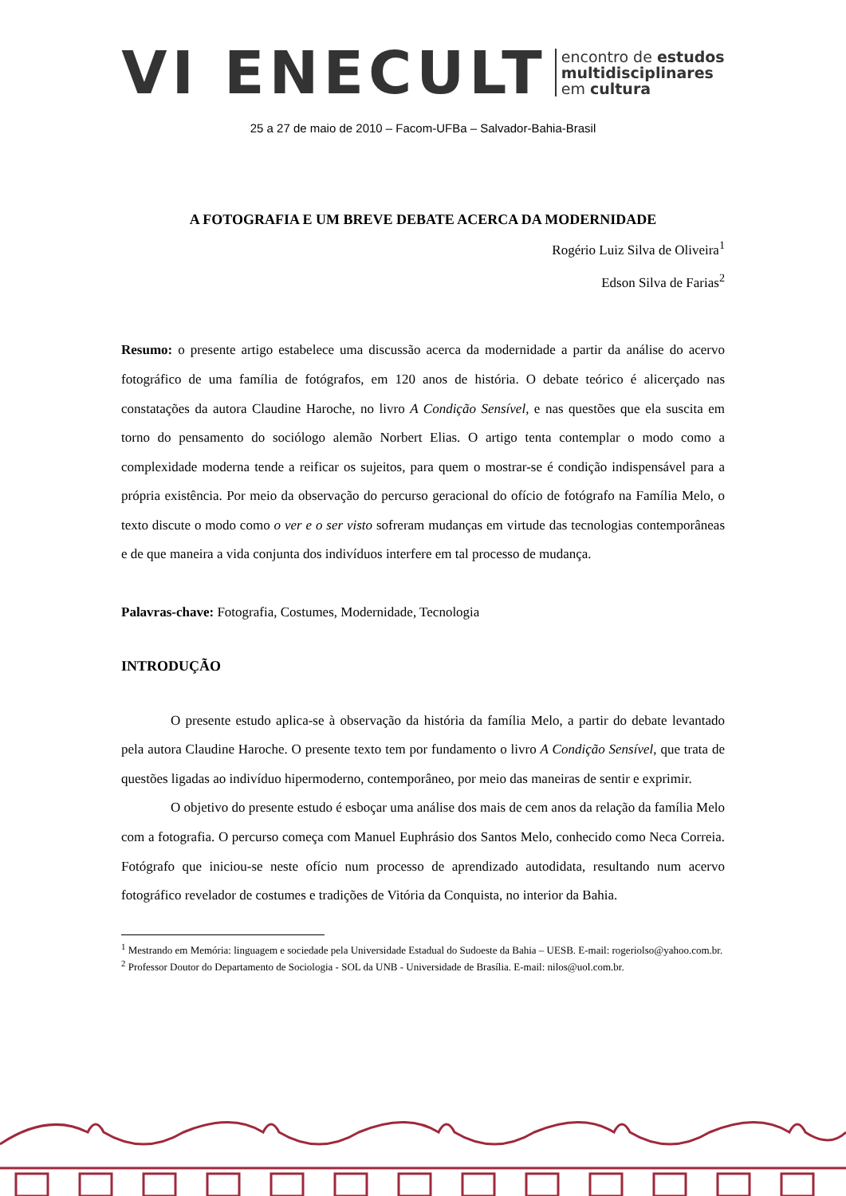VI ENECULT
encontro de estudos
multidisciplinares
em cultura
25 a 27 de maio de 2010 – Facom-UFBa – Salvador-Bahia-Brasil
A FOTOGRAFIA E UM BREVE DEBATE ACERCA DA MODERNIDADE
Rogério Luiz Silva de Oliveira<sup>1</sup>
Edson Silva de Farias<sup>2</sup>
Resumo: o presente artigo estabelece uma discussão acerca da modernidade a partir da análise do acervo fotográfico de uma família de fotógrafos, em 120 anos de história. O debate teórico é alicerçado nas constatações da autora Claudine Haroche, no livro A Condição Sensível, e nas questões que ela suscita em torno do pensamento do sociólogo alemão Norbert Elias. O artigo tenta contemplar o modo como a complexidade moderna tende a reificar os sujeitos, para quem o mostrar-se é condição indispensável para a própria existência. Por meio da observação do percurso geracional do ofício de fotógrafo na Família Melo, o texto discute o modo como o ver e o ser visto sofreram mudanças em virtude das tecnologias contemporâneas e de que maneira a vida conjunta dos indivíduos interfere em tal processo de mudança.
Palavras-chave: Fotografia, Costumes, Modernidade, Tecnologia
INTRODUÇÃO
O presente estudo aplica-se à observação da história da família Melo, a partir do debate levantado pela autora Claudine Haroche. O presente texto tem por fundamento o livro A Condição Sensível, que trata de questões ligadas ao indivíduo hipermoderno, contemporâneo, por meio das maneiras de sentir e exprimir.
O objetivo do presente estudo é esboçar uma análise dos mais de cem anos da relação da família Melo com a fotografia. O percurso começa com Manuel Euphrásio dos Santos Melo, conhecido como Neca Correia. Fotógrafo que iniciou-se neste ofício num processo de aprendizado autodidata, resultando num acervo fotográfico revelador de costumes e tradições de Vitória da Conquista, no interior da Bahia.
<sup>1</sup> Mestrando em Memória: linguagem e sociedade pela Universidade Estadual do Sudoeste da Bahia – UESB. E-mail: rogeriolso@yahoo.com.br.
<sup>2</sup> Professor Doutor do Departamento de Sociologia - SOL da UNB - Universidade de Brasília. E-mail: nilos@uol.com.br.